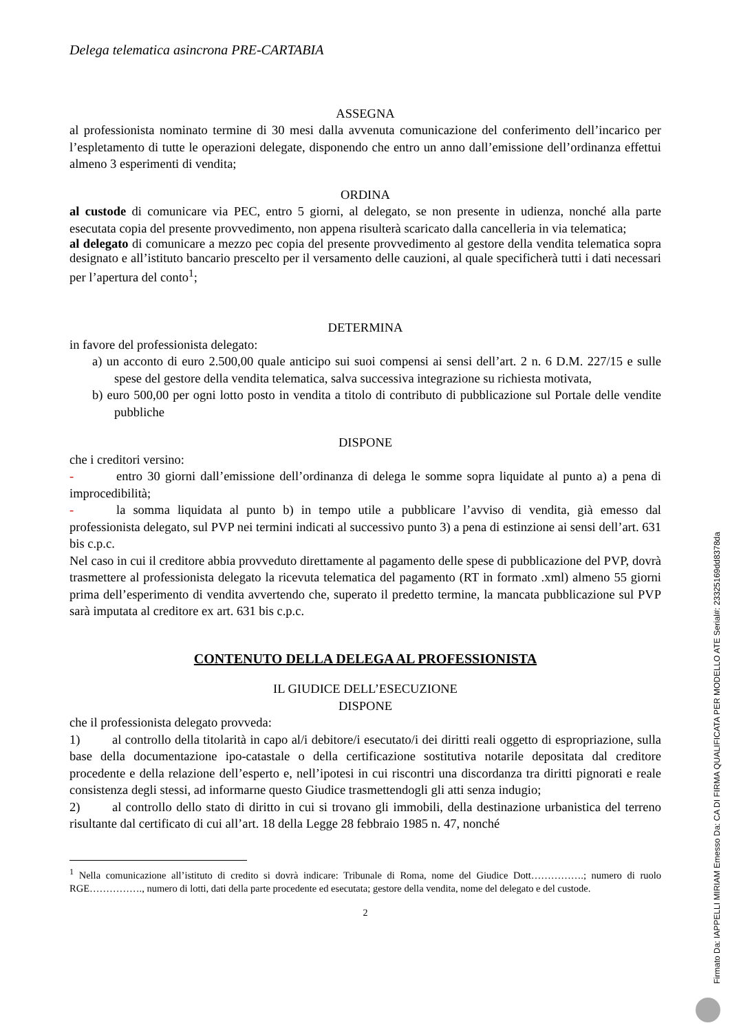Delega telematica asincrona PRE-CARTABIA
ASSEGNA
al professionista nominato termine di 30 mesi dalla avvenuta comunicazione del conferimento dell’incarico per l’espletamento di tutte le operazioni delegate, disponendo che entro un anno dall’emissione dell’ordinanza effettui almeno 3 esperimenti di vendita;
ORDINA
al custode di comunicare via PEC, entro 5 giorni, al delegato, se non presente in udienza, nonché alla parte esecutata copia del presente provvedimento, non appena risulterà scaricato dalla cancelleria in via telematica;
al delegato di comunicare a mezzo pec copia del presente provvedimento al gestore della vendita telematica sopra designato e all’istituto bancario prescelto per il versamento delle cauzioni, al quale specificherà tutti i dati necessari per l’apertura del conto<sup>1</sup>;
DETERMINA
in favore del professionista delegato:
a) un acconto di euro 2.500,00 quale anticipo sui suoi compensi ai sensi dell’art. 2 n. 6 D.M. 227/15 e sulle spese del gestore della vendita telematica, salva successiva integrazione su richiesta motivata,
b) euro 500,00 per ogni lotto posto in vendita a titolo di contributo di pubblicazione sul Portale delle vendite pubbliche
DISPONE
che i creditori versino:
- entro 30 giorni dall’emissione dell’ordinanza di delega le somme sopra liquidate al punto a) a pena di improcedibilità;
- la somma liquidata al punto b) in tempo utile a pubblicare l’avviso di vendita, già emesso dal professionista delegato, sul PVP nei termini indicati al successivo punto 3) a pena di estinzione ai sensi dell’art. 631 bis c.p.c.
Nel caso in cui il creditore abbia provveduto direttamente al pagamento delle spese di pubblicazione del PVP, dovrà trasmettere al professionista delegato la ricevuta telematica del pagamento (RT in formato .xml) almeno 55 giorni prima dell’esperimento di vendita avvertendo che, superato il predetto termine, la mancata pubblicazione sul PVP sarà imputata al creditore ex art. 631 bis c.p.c.
CONTENUTO DELLA DELEGA AL PROFESSIONISTA
IL GIUDICE DELL’ESECUZIONE
DISPONE
che il professionista delegato provveda:
1) al controllo della titolarità in capo al/i debitore/i esecutato/i dei diritti reali oggetto di espropriazione, sulla base della documentazione ipo-catastale o della certificazione sostitutiva notarile depositata dal creditore procedente e della relazione dell’esperto e, nell’ipotesi in cui riscontri una discordanza tra diritti pignorati e reale consistenza degli stessi, ad informarne questo Giudice trasmettendogli gli atti senza indugio;
2) al controllo dello stato di diritto in cui si trovano gli immobili, della destinazione urbanistica del terreno risultante dal certificato di cui all’art. 18 della Legge 28 febbraio 1985 n. 47, nonché
<sup>1</sup> Nella comunicazione all’istituto di credito si dovrà indicare: Tribunale di Roma, nome del Giudice Dott…………….; numero di ruolo RGE……………., numero di lotti, dati della parte procedente ed esecutata; gestore della vendita, nome del delegato e del custode.
2
Firmato Da: IAPPELLI MIRIAM Emesso Da: CA DI FIRMA QUALIFICATA PER MODELLO ATE Serial#: 23325169dd8378da